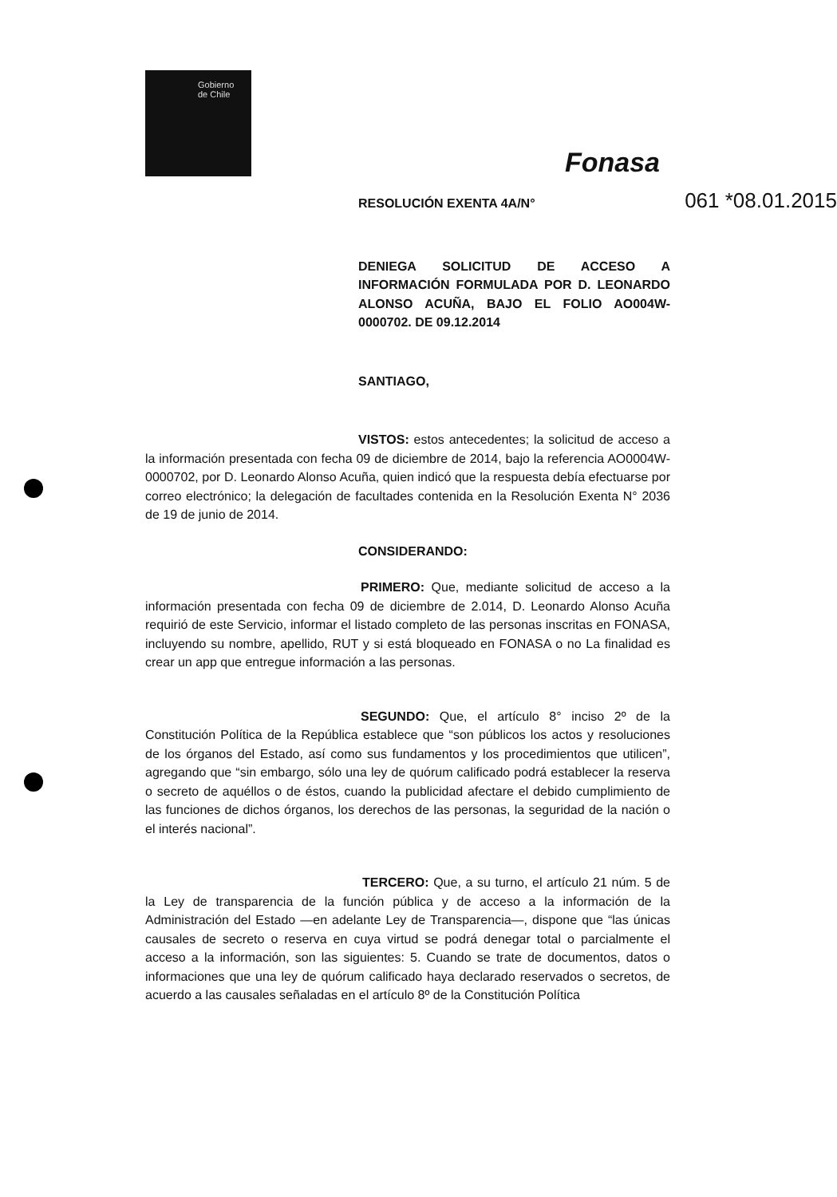Gobierno
de Chile
Fonasa
RESOLUCIÓN EXENTA 4A/N° 061 *08.01.2015
DENIEGA SOLICITUD DE ACCESO A INFORMACIÓN FORMULADA POR D. LEONARDO ALONSO ACUÑA, BAJO EL FOLIO AO004W-0000702. DE 09.12.2014
SANTIAGO,
VISTOS: estos antecedentes; la solicitud de acceso a la información presentada con fecha 09 de diciembre de 2014, bajo la referencia AO0004W-0000702, por D. Leonardo Alonso Acuña, quien indicó que la respuesta debía efectuarse por correo electrónico; la delegación de facultades contenida en la Resolución Exenta N° 2036 de 19 de junio de 2014.
CONSIDERANDO:
PRIMERO: Que, mediante solicitud de acceso a la información presentada con fecha 09 de diciembre de 2.014, D. Leonardo Alonso Acuña requirió de este Servicio, informar el listado completo de las personas inscritas en FONASA, incluyendo su nombre, apellido, RUT y si está bloqueado en FONASA o no La finalidad es crear un app que entregue información a las personas.
SEGUNDO: Que, el artículo 8° inciso 2º de la Constitución Política de la República establece que “son públicos los actos y resoluciones de los órganos del Estado, así como sus fundamentos y los procedimientos que utilicen”, agregando que “sin embargo, sólo una ley de quórum calificado podrá establecer la reserva o secreto de aquéllos o de éstos, cuando la publicidad afectare el debido cumplimiento de las funciones de dichos órganos, los derechos de las personas, la seguridad de la nación o el interés nacional”.
TERCERO: Que, a su turno, el artículo 21 núm. 5 de la Ley de transparencia de la función pública y de acceso a la información de la Administración del Estado —en adelante Ley de Transparencia—, dispone que “las únicas causales de secreto o reserva en cuya virtud se podrá denegar total o parcialmente el acceso a la información, son las siguientes: 5. Cuando se trate de documentos, datos o informaciones que una ley de quórum calificado haya declarado reservados o secretos, de acuerdo a las causales señaladas en el artículo 8º de la Constitución Política